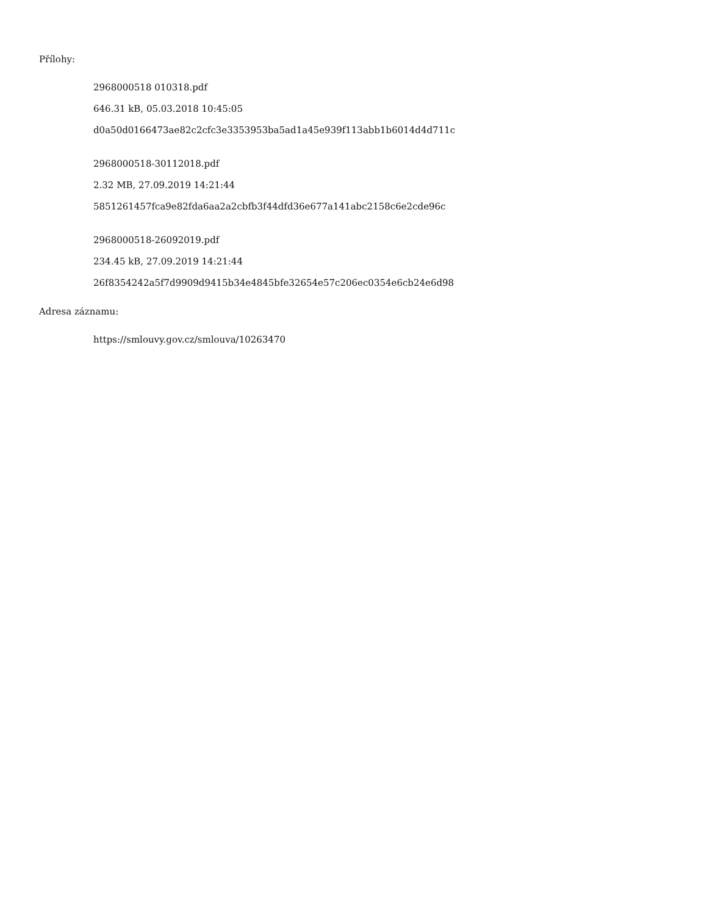Přílohy:
2968000518 010318.pdf
646.31 kB, 05.03.2018 10:45:05
d0a50d0166473ae82c2cfc3e3353953ba5ad1a45e939f113abb1b6014d4d711c
2968000518-30112018.pdf
2.32 MB, 27.09.2019 14:21:44
5851261457fca9e82fda6aa2a2cbfb3f44dfd36e677a141abc2158c6e2cde96c
2968000518-26092019.pdf
234.45 kB, 27.09.2019 14:21:44
26f8354242a5f7d9909d9415b34e4845bfe32654e57c206ec0354e6cb24e6d98
Adresa záznamu:
https://smlouvy.gov.cz/smlouva/10263470